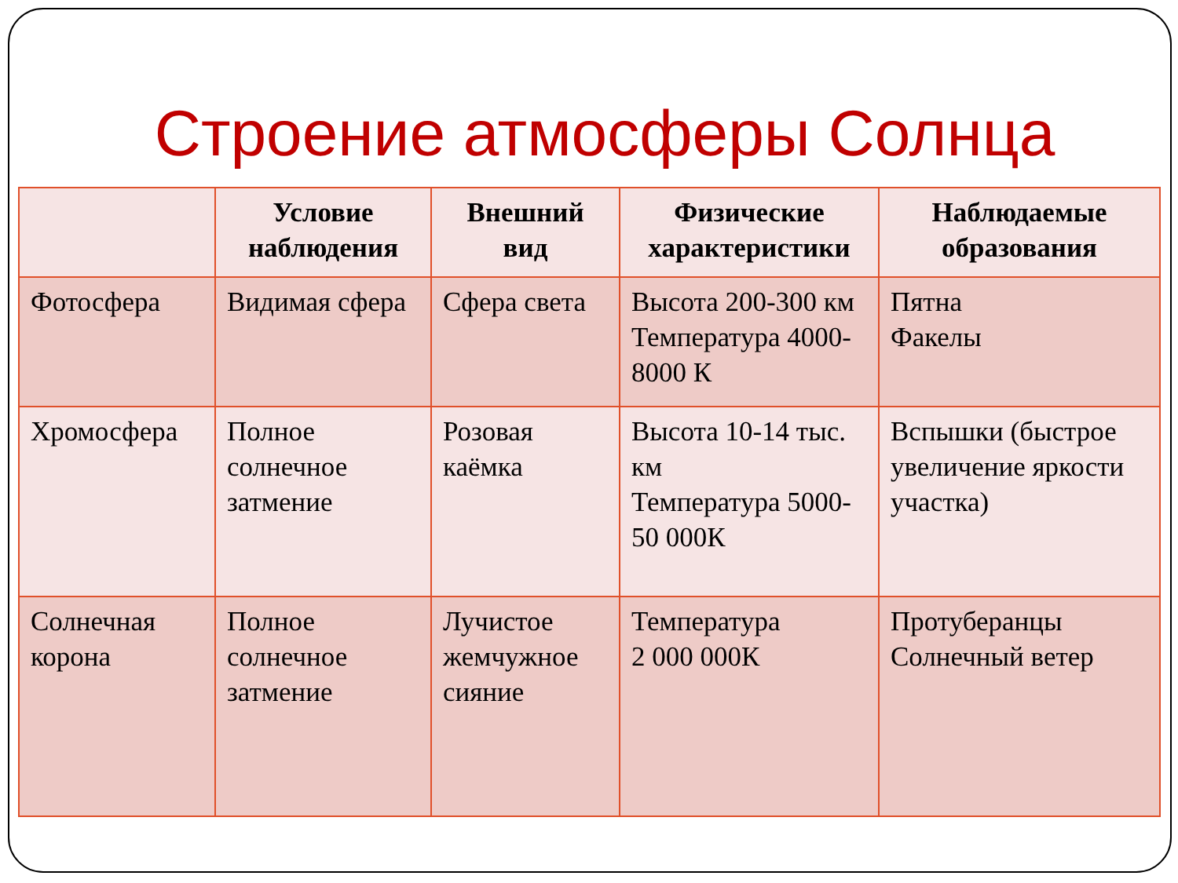Строение атмосферы Солнца
| | Условие наблюдения | Внешний вид | Физические характеристики | Наблюдаемые образования |
| --- | --- | --- | --- | --- |
| Фотосфера | Видимая сфера | Сфера света | Высота 200-300 км Температура 4000-8000 К | Пятна Факелы |
| Хромосфера | Полное солнечное затмение | Розовая каёмка | Высота 10-14 тыс. км Температура 5000-50 000К | Вспышки (быстрое увеличение яркости участка) |
| Солнечная корона | Полное солнечное затмение | Лучистое жемчужное сияние | Температура 2 000 000К | Протуберанцы Солнечный ветер |